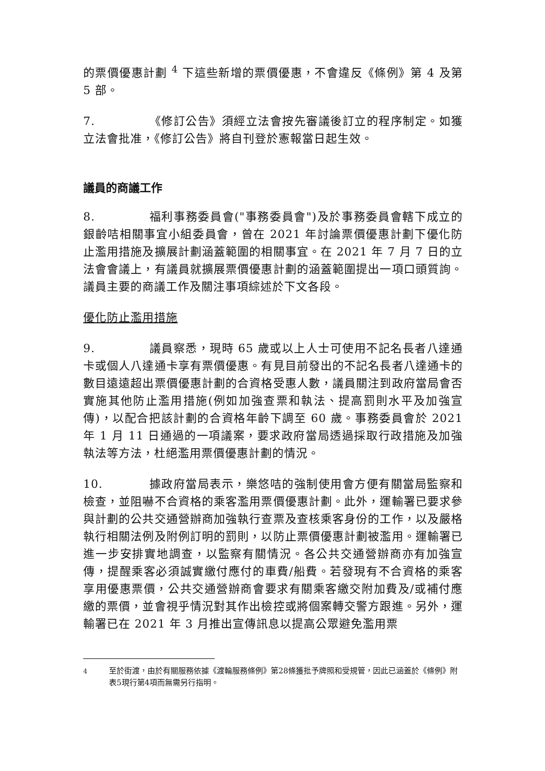的票價優惠計劃 <sup>4</sup> 下這些新增的票價優惠，不會違反《條例》第 4 及第 5 部。
7. 《修訂公告》須經立法會按先審議後訂立的程序制定。如獲立法會批准，《修訂公告》將自刊登於憲報當日起生效。
議員的商議工作
8. 福利事務委員會("事務委員會")及於事務委員會轄下成立的銀齡咭相關事宜小組委員會，曾在 2021 年討論票價優惠計劃下優化防止濫用措施及擴展計劃涵蓋範圍的相關事宜。在 2021 年 7 月 7 日的立法會會議上，有議員就擴展票價優惠計劃的涵蓋範圍提出一項口頭質詢。議員主要的商議工作及關注事項綜述於下文各段。
優化防止濫用措施
9. 議員察悉，現時 65 歲或以上人士可使用不記名長者八達通卡或個人八達通卡享有票價優惠。有見目前發出的不記名長者八達通卡的數目遠遠超出票價優惠計劃的合資格受惠人數，議員關注到政府當局會否實施其他防止濫用措施(例如加強查票和執法、提高罰則水平及加強宣傳)，以配合把該計劃的合資格年齡下調至 60 歲。事務委員會於 2021 年 1 月 11 日通過的一項議案，要求政府當局透過採取行政措施及加強執法等方法，杜絕濫用票價優惠計劃的情況。
10. 據政府當局表示，樂悠咭的強制使用會方便有關當局監察和檢查，並阻嚇不合資格的乘客濫用票價優惠計劃。此外，運輸署已要求參與計劃的公共交通營辦商加強執行查票及查核乘客身份的工作，以及嚴格執行相關法例及附例訂明的罰則，以防止票價優惠計劃被濫用。運輸署已進一步安排實地調查，以監察有關情況。各公共交通營辦商亦有加強宣傳，提醒乘客必須誠實繳付應付的車費/船費。若發現有不合資格的乘客享用優惠票價，公共交通營辦商會要求有關乘客繳交附加費及/或補付應繳的票價，並會視乎情況對其作出檢控或將個案轉交警方跟進。另外，運輸署已在 2021 年 3 月推出宣傳訊息以提高公眾避免濫用票
<sup>4</sup> 至於街渡，由於有關服務依據《渡輪服務條例》第28條獲批予牌照和受規管，因此已涵蓋於《條例》附表5現行第4項而無需另行指明。